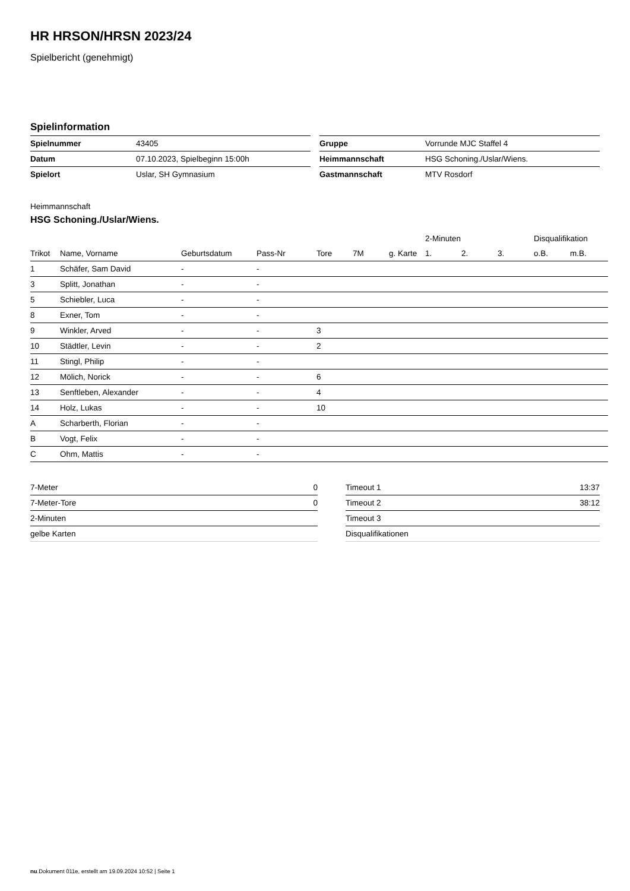HR HRSON/HRSN 2023/24
Spielbericht (genehmigt)
Spielinformation
| Spielnummer | 43405 |
| Datum | 07.10.2023, Spielbeginn 15:00h |
| Spielort | Uslar, SH Gymnasium |
| Gruppe | Vorrunde MJC Staffel 4 |
| Heimmannschaft | HSG Schoning./Uslar/Wiens. |
| Gastmannschaft | MTV Rosdorf |
Heimmannschaft
HSG Schoning./Uslar/Wiens.
| | | | | | | | 2-Minuten | | | Disqualifikation | |
| --- | --- | --- | --- | --- | --- | --- | --- | --- | --- | --- | --- |
| Trikot | Name, Vorname | Geburtsdatum | Pass-Nr | Tore | 7M | g. Karte | 1. | 2. | 3. | o.B. | m.B. |
| 1 | Schäfer, Sam David | - | - | | | | | | | | |
| 3 | Splitt, Jonathan | - | - | | | | | | | | |
| 5 | Schiebler, Luca | - | - | | | | | | | | |
| 8 | Exner, Tom | - | - | | | | | | | | |
| 9 | Winkler, Arved | - | - | 3 | | | | | | | |
| 10 | Städtler, Levin | - | - | 2 | | | | | | | |
| 11 | Stingl, Philip | - | - | | | | | | | | |
| 12 | Mölich, Norick | - | - | 6 | | | | | | | |
| 13 | Senftleben, Alexander | - | - | 4 | | | | | | | |
| 14 | Holz, Lukas | - | - | 10 | | | | | | | |
| A | Scharberth, Florian | - | - | | | | | | | | |
| B | Vogt, Felix | - | - | | | | | | | | |
| C | Ohm, Mattis | - | - | | | | | | | | |
| 7-Meter | 0 |
| 7-Meter-Tore | 0 |
| 2-Minuten | |
| gelbe Karten | |
| Timeout 1 | 13:37 |
| Timeout 2 | 38:12 |
| Timeout 3 | |
| Disqualifikationen | |
nu.Dokument 011e, erstellt am 19.09.2024 10:52 | Seite 1